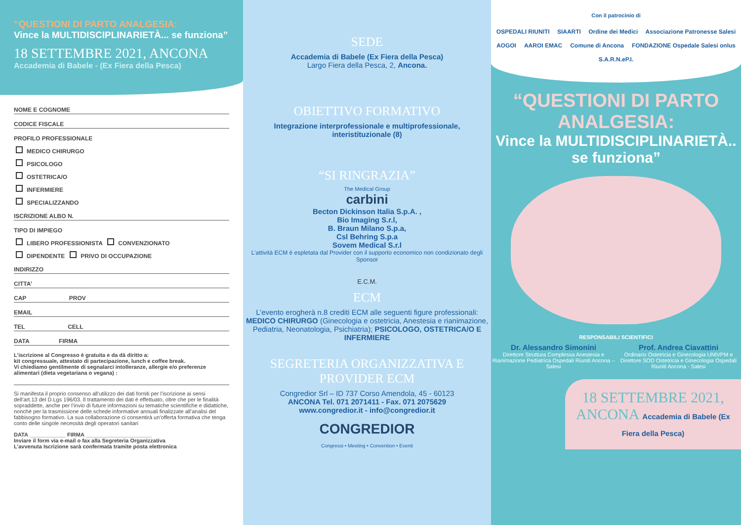“QUESTIONI DI PARTO ANALGESIA:
Vince la MULTIDISCIPLINARIETÀ... se funziona”
18 SETTEMBRE 2021, ANCONA
Accademia di Babele - (Ex Fiera della Pesca)
NOME E COGNOME
CODICE FISCALE
PROFILO PROFESSIONALE
MEDICO CHIRURGO
PSICOLOGO
OSTETRICA/O
INFERMIERE
SPECIALIZZANDO
ISCRIZIONE ALBO N.
TIPO DI IMPIEGO
LIBERO PROFESSIONISTA CONVENZIONATO
DIPENDENTE PRIVO DI OCCUPAZIONE
INDIRIZZO
CITTA’
CAP PROV
EMAIL
TEL CELL
DATA FIRMA
L’iscrizione al Congresso è gratuita e da dà diritto a:
kit congressuale, attestato di partecipazione, lunch e coffee break.
Vi chiediamo gentilmente di segnalarci intolleranze, allergie e/o preferenze alimentari (dieta vegetariana o vegana) :
Si manifesta il proprio consenso all’utilizzo dei dati forniti per l’iscrizione ai sensi dell’art.13 del D.Lgs 196/03. Il trattamento dei dati è effettuato, oltre che per le finalità sopraddette, anche per l’invio di future informazioni su tematiche scientifiche e didattiche, nonché per la trasmissione delle schede informative annuali finalizzate all’analisi del fabbisogno formativo. La sua collaborazione ci consentirà un’offerta formativa che tenga conto delle singole necessità degli operatori sanitari
DATA ____________ FIRMA ______________________
Inviare il form via e-mail o fax alla Segreteria Organizzativa
L’avvenuta Iscrizione sarà confermata tramite posta elettronica
SEDE
Accademia di Babele (Ex Fiera della Pesca)
Largo Fiera della Pesca, 2, Ancona.
OBIETTIVO FORMATIVO
Integrazione interprofessionale e multiprofessionale,
interistituzionale (8)
“SI RINGRAZIA”
The Medical Group
carbini
Becton Dickinson Italia S.p.A. ,
Bio Imaging S.r.l,
B. Braun Milano S.p.a,
Csl Behring S.p.a
Sovem Medical S.r.l
L’attività ECM è espletata dal Provider con il supporto economico non condizionato degli Sponsor
E.C.M.
ECM
L’evento erogherà n.8 crediti ECM alle seguenti figure professionali: MEDICO CHIRURGO (Ginecologia e ostetricia, Anestesia e rianimazione, Pediatria, Neonatologia, Psichiatria); PSICOLOGO, OSTETRICA/O E INFERMIERE
SEGRETERIA ORGANIZZATIVA E PROVIDER ECM
Congredior Srl – ID 737 Corso Amendola, 45 - 60123
ANCONA Tel. 071 2071411 - Fax. 071 2075629
www.congredior.it - info@congredior.it
CONGREDIOR
Congressi • Meeting • Convention • Eventi
Con il patrocinio di
OSPEDALI RIUNITI SIAARTI Ordine dei Medici Associazione Patronesse Salesi AOGOI AAROI EMAC Comune di Ancona FONDAZIONE Ospedale Salesi onlus S.A.R.N.eP.I.
“QUESTIONI DI PARTO ANALGESIA:
Vince la MULTIDISCIPLINARIETÀ.. se funziona”
RESPONSABILI SCIENTIFICI
Dr. Alessandro Simonini
Direttore Struttura Complessa Anestesia e Rianimazione Pediatrica Ospedali Riuniti Ancona – Salesi
Prof. Andrea Ciavattini
Ordinario Ostetricia e Ginecologia UNIVPM e Direttore SOD Ostetricia e Ginecologia Ospedali Riuniti Ancona - Salesi
18 SETTEMBRE 2021, ANCONA Accademia di Babele (Ex Fiera della Pesca)